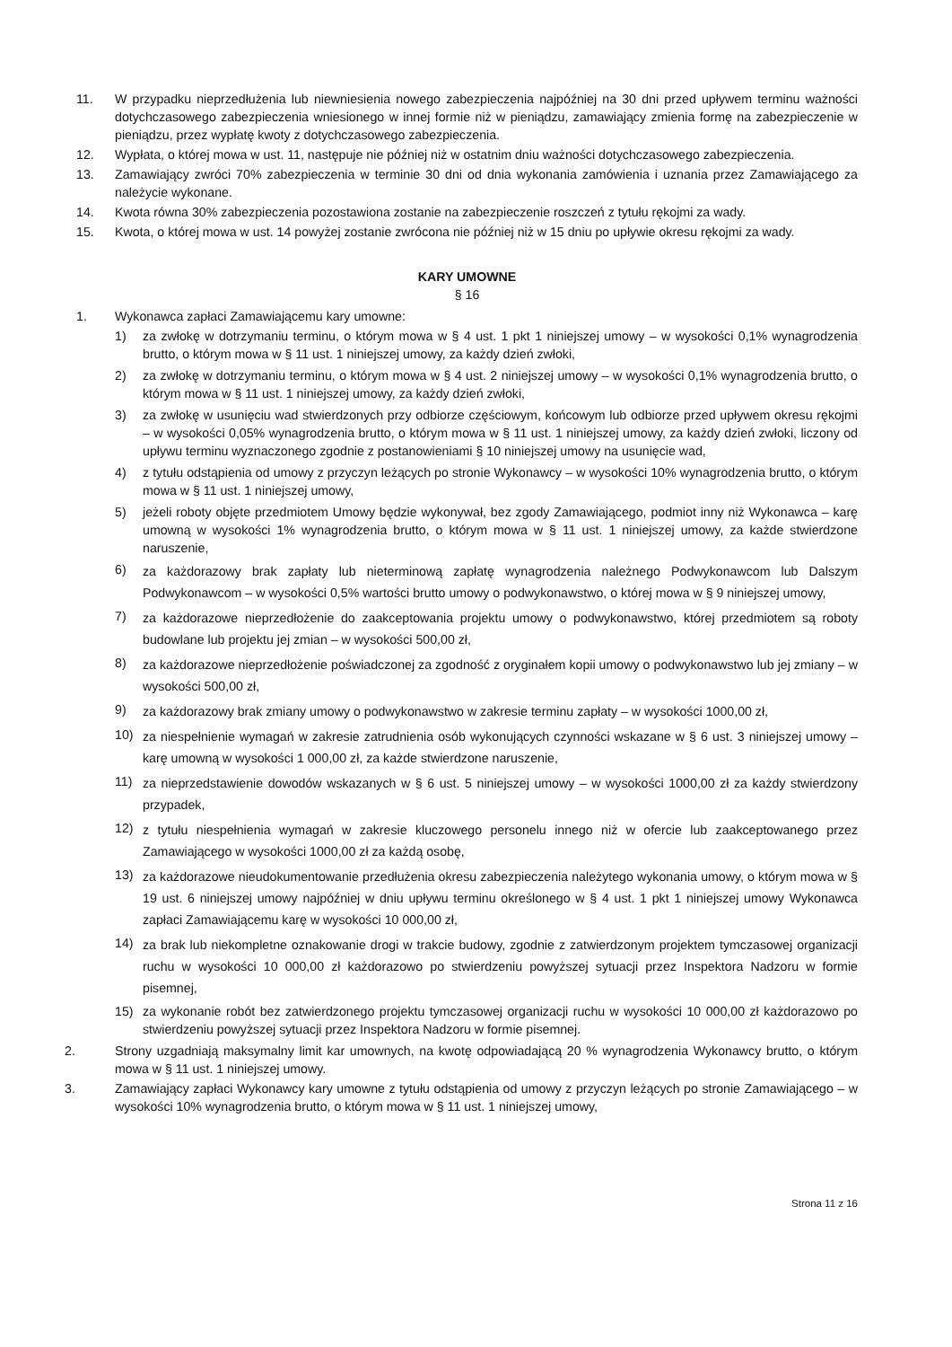11. W przypadku nieprzedłużenia lub niewniesienia nowego zabezpieczenia najpóźniej na 30 dni przed upływem terminu ważności dotychczasowego zabezpieczenia wniesionego w innej formie niż w pieniądzu, zamawiający zmienia formę na zabezpieczenie w pieniądzu, przez wypłatę kwoty z dotychczasowego zabezpieczenia.
12. Wypłata, o której mowa w ust. 11, następuje nie później niż w ostatnim dniu ważności dotychczasowego zabezpieczenia.
13. Zamawiający zwróci 70% zabezpieczenia w terminie 30 dni od dnia wykonania zamówienia i uznania przez Zamawiającego za należycie wykonane.
14. Kwota równa 30% zabezpieczenia pozostawiona zostanie na zabezpieczenie roszczeń z tytułu rękojmi za wady.
15. Kwota, o której mowa w ust. 14 powyżej zostanie zwrócona nie później niż w 15 dniu po upływie okresu rękojmi za wady.
KARY UMOWNE
§ 16
1. Wykonawca zapłaci Zamawiającemu kary umowne:
1) za zwłokę w dotrzymaniu terminu, o którym mowa w § 4 ust. 1 pkt 1 niniejszej umowy – w wysokości 0,1% wynagrodzenia brutto, o którym mowa w § 11 ust. 1 niniejszej umowy, za każdy dzień zwłoki,
2) za zwłokę w dotrzymaniu terminu, o którym mowa w § 4 ust. 2 niniejszej umowy – w wysokości 0,1% wynagrodzenia brutto, o którym mowa w § 11 ust. 1 niniejszej umowy, za każdy dzień zwłoki,
3) za zwłokę w usunięciu wad stwierdzonych przy odbiorze częściowym, końcowym lub odbiorze przed upływem okresu rękojmi – w wysokości 0,05% wynagrodzenia brutto, o którym mowa w § 11 ust. 1 niniejszej umowy, za każdy dzień zwłoki, liczony od upływu terminu wyznaczonego zgodnie z postanowieniami § 10 niniejszej umowy na usunięcie wad,
4) z tytułu odstąpienia od umowy z przyczyn leżących po stronie Wykonawcy – w wysokości 10% wynagrodzenia brutto, o którym mowa w § 11 ust. 1 niniejszej umowy,
5) jeżeli roboty objęte przedmiotem Umowy będzie wykonywał, bez zgody Zamawiającego, podmiot inny niż Wykonawca – karę umowną w wysokości 1% wynagrodzenia brutto, o którym mowa w § 11 ust. 1 niniejszej umowy, za każde stwierdzone naruszenie,
6)
za każdorazowy brak zapłaty lub nieterminową zapłatę wynagrodzenia należnego Podwykonawcom lub Dalszym Podwykonawcom – w wysokości 0,5% wartości brutto umowy o podwykonawstwo, o której mowa w § 9 niniejszej umowy,
7)
za każdorazowe nieprzedłożenie do zaakceptowania projektu umowy o podwykonawstwo, której przedmiotem są roboty budowlane lub projektu jej zmian – w wysokości 500,00 zł,
8)
za każdorazowe nieprzedłożenie poświadczonej za zgodność z oryginałem kopii umowy o podwykonawstwo lub jej zmiany – w wysokości 500,00 zł,
9)
za każdorazowy brak zmiany umowy o podwykonawstwo w zakresie terminu zapłaty – w wysokości 1000,00 zł,
10)
za niespełnienie wymagań w zakresie zatrudnienia osób wykonujących czynności wskazane w § 6 ust. 3 niniejszej umowy – karę umowną w wysokości 1 000,00 zł, za każde stwierdzone naruszenie,
11)
za nieprzedstawienie dowodów wskazanych w § 6 ust. 5 niniejszej umowy – w wysokości 1000,00 zł za każdy stwierdzony przypadek,
12)
z tytułu niespełnienia wymagań w zakresie kluczowego personelu innego niż w ofercie lub zaakceptowanego przez Zamawiającego w wysokości 1000,00 zł za każdą osobę,
13)
za każdorazowe nieudokumentowanie przedłużenia okresu zabezpieczenia należytego wykonania umowy, o którym mowa w § 19 ust. 6 niniejszej umowy najpóźniej w dniu upływu terminu określonego w § 4 ust. 1 pkt 1 niniejszej umowy Wykonawca zapłaci Zamawiającemu karę w wysokości 10 000,00 zł,
14)
za brak lub niekompletne oznakowanie drogi w trakcie budowy, zgodnie z zatwierdzonym projektem tymczasowej organizacji ruchu w wysokości 10 000,00 zł każdorazowo po stwierdzeniu powyższej sytuacji przez Inspektora Nadzoru w formie pisemnej,
15) za wykonanie robót bez zatwierdzonego projektu tymczasowej organizacji ruchu w wysokości 10 000,00 zł każdorazowo po stwierdzeniu powyższej sytuacji przez Inspektora Nadzoru w formie pisemnej.
2. Strony uzgadniają maksymalny limit kar umownych, na kwotę odpowiadającą 20 % wynagrodzenia Wykonawcy brutto, o którym mowa w § 11 ust. 1 niniejszej umowy.
3. Zamawiający zapłaci Wykonawcy kary umowne z tytułu odstąpienia od umowy z przyczyn leżących po stronie Zamawiającego – w wysokości 10% wynagrodzenia brutto, o którym mowa w § 11 ust. 1 niniejszej umowy,
Strona 11 z 16